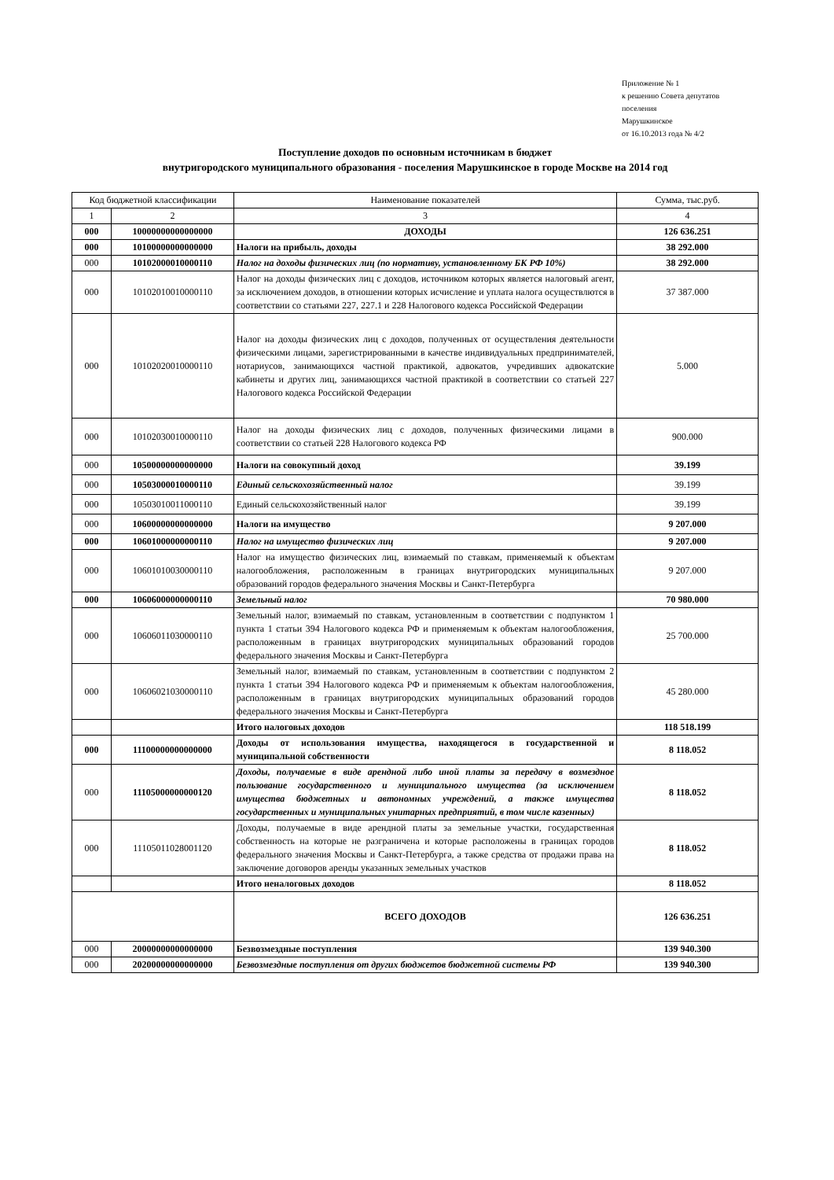Приложение № 1
к решению Совета депутатов
поселения
Марушкинское
от 16.10.2013 года № 4/2
Поступление доходов по основным источникам в бюджет
внутригородского муниципального образования - поселения Марушкинское в городе Москве на 2014 год
| Код бюджетной классификации | | Наименование показателей | Сумма, тыс.руб. |
| --- | --- | --- | --- |
| 1 | 2 | 3 | 4 |
| 000 | 10000000000000000 | ДОХОДЫ | 126 636.251 |
| 000 | 10100000000000000 | Налоги на прибыль, доходы | 38 292.000 |
| 000 | 10102000010000110 | Налог на доходы физических лиц (по нормативу, установленному БК РФ 10%) | 38 292.000 |
| 000 | 10102010010000110 | Налог на доходы физических лиц с доходов, источником которых является налоговый агент, за исключением доходов, в отношении которых исчисление и уплата налога осуществлются в соответствии со статьями 227, 227.1 и 228 Налогового кодекса Российской Федерации | 37 387.000 |
| 000 | 10102020010000110 | Налог на доходы физических лиц с доходов, полученных от осуществления деятельности физическими лицами, зарегистрированными в качестве индивидуальных предпринимателей, нотариусов, занимающихся частной практикой, адвокатов, учредивших адвокатские кабинеты и других лиц, занимающихся частной практикой в соответствии со статьей 227 Налогового кодекса Российской Федерации | 5.000 |
| 000 | 10102030010000110 | Налог на доходы физических лиц с доходов, полученных физическими лицами в соответствии со статьей 228 Налогового кодекса РФ | 900.000 |
| 000 | 10500000000000000 | Налоги на совокупный доход | 39.199 |
| 000 | 10503000010000110 | Единый сельскохозяйственный налог | 39.199 |
| 000 | 10503010011000110 | Единый сельскохозяйственный налог | 39.199 |
| 000 | 10600000000000000 | Налоги на имущество | 9 207.000 |
| 000 | 10601000000000110 | Налог на имущество физических лиц | 9 207.000 |
| 000 | 10601010030000110 | Налог на имущество физических лиц, взимаемый по ставкам, применяемый к объектам налогообложения, расположенным в границах внутригородских муниципальных образований городов федерального значения Москвы и Санкт-Петербурга | 9 207.000 |
| 000 | 10606000000000110 | Земельный налог | 70 980.000 |
| 000 | 10606011030000110 | Земельный налог, взимаемый по ставкам, установленным в соответствии с подпунктом 1 пункта 1 статьи 394 Налогового кодекса РФ и применяемым к объектам налогообложения, расположенным в границах внутригородских муниципальных образований городов федерального значения Москвы и Санкт-Петербурга | 25 700.000 |
| 000 | 10606021030000110 | Земельный налог, взимаемый по ставкам, установленным в соответствии с подпунктом 2 пункта 1 статьи 394 Налогового кодекса РФ и применяемым к объектам налогообложения, расположенным в границах внутригородских муниципальных образований городов федерального значения Москвы и Санкт-Петербурга | 45 280.000 |
| | | Итого налоговых доходов | 118 518.199 |
| 000 | 11100000000000000 | Доходы от использования имущества, находящегося в государственной и муниципальной собственности | 8 118.052 |
| 000 | 11105000000000120 | Доходы, получаемые в виде арендной либо иной платы за передачу в возмездное пользование государственного и муниципального имущества (за исключением имущества бюджетных и автономных учреждений, а также имущества государственных и муниципальных унитарных предприятий, в том числе казенных) | 8 118.052 |
| 000 | 11105011028001120 | Доходы, получаемые в виде арендной платы за земельные участки, государственная собственность на которые не разграничена и которые расположены в границах городов федерального значения Москвы и Санкт-Петербурга, а также средства от продажи права на заключение договоров аренды указанных земельных участков | 8 118.052 |
| | | Итого неналоговых доходов | 8 118.052 |
| | | ВСЕГО ДОХОДОВ | 126 636.251 |
| 000 | 20000000000000000 | Безвозмездные поступления | 139 940.300 |
| 000 | 20200000000000000 | Безвозмездные поступления от других бюджетов бюджетной системы РФ | 139 940.300 |